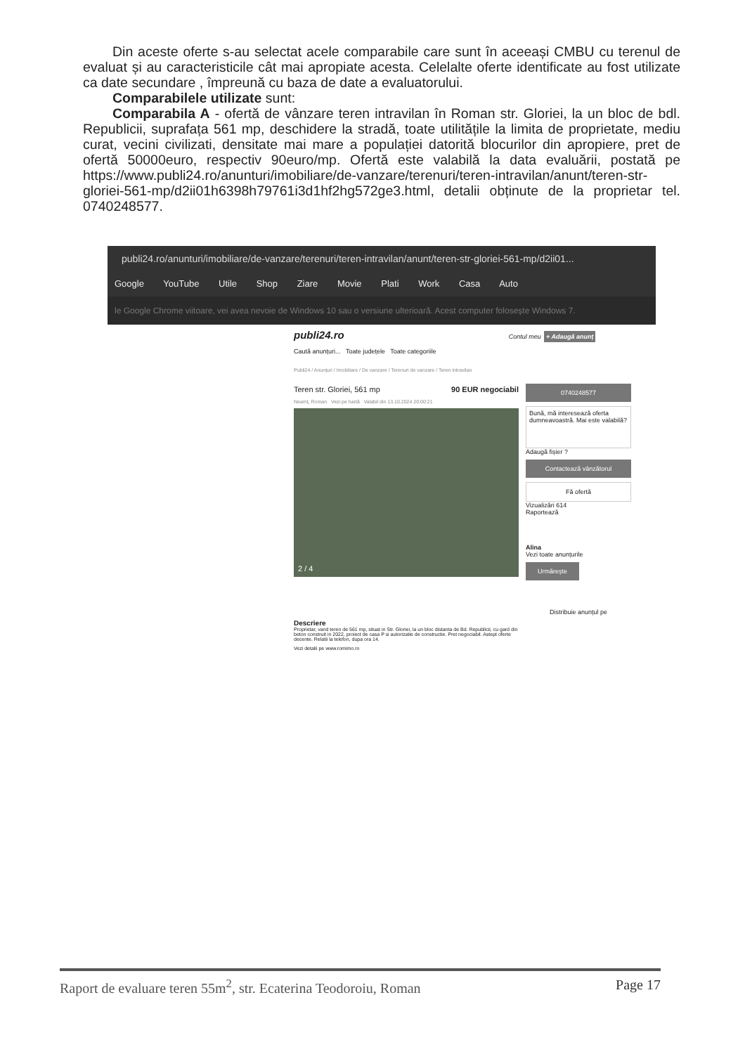Din aceste oferte s-au selectat acele comparabile care sunt în aceeași CMBU cu terenul de evaluat și au caracteristicile cât mai apropiate acesta. Celelalte oferte identificate au fost utilizate ca date secundare , împreună cu baza de date a evaluatorului.
Comparabilele utilizate sunt:
Comparabila A - ofertă de vânzare teren intravilan în Roman str. Gloriei, la un bloc de bdl. Republicii, suprafața 561 mp, deschidere la stradă, toate utilitățile la limita de proprietate, mediu curat, vecini civilizati, densitate mai mare a populației datorită blocurilor din apropiere, pret de ofertă 50000euro, respectiv 90euro/mp. Ofertă este valabilă la data evaluării, postată pe https://www.publi24.ro/anunturi/imobiliare/de-vanzare/terenuri/teren-intravilan/anunt/teren-str-gloriei-561-mp/d2ii01h6398h79761i3d1hf2hg572ge3.html, detalii obținute de la proprietar tel. 0740248577.
publi24.ro/anunturi/imobiliare/de-vanzare/terenuri/teren-intravilan/anunt/teren-str-gloriei-561-mp/d2ii01...
Google YouTube Utile Shop Ziare Movie Plati Work Casa Auto
le Google Chrome viitoare, vei avea nevoie de Windows 10 sau o versiune ulterioară. Acest computer folosește Windows 7.
publi24.ro Contul meu + Adaugă anunț
Caută anunțuri... Toate județele Toate categoriile
Publi24 / Anunțuri / Imobiliare / De vanzare / Terenuri de vanzare / Teren intravilan
Teren str. Gloriei, 561 mp 90 EUR negociabil
Neamț, Roman Vezi pe hartă Valabil din 13.10.2024 20:00:21
2 / 4
Descriere
Proprietar, vand teren de 561 mp, situat in Str. Gloriei, la un bloc distanta de Bd. Republicii, cu gard din beton construit in 2022, proiect de casa P si autorizatie de constructie. Pret negociabil. Astept oferte decente. Relatii la telefon, dupa ora 14.
Vezi detalii pe www.romimo.ro
0740248577
Bună, mă interesează oferta dumneavoastră. Mai este valabilă?
Adaugă fișier ?
Contactează vânzătorul
Fă ofertă
Vizualizări 614
Raportează
Alina
Vezi toate anunțurile
Urmărește
Distribuie anunțul pe
Raport de evaluare teren 55m<sup>2</sup>, str. Ecaterina Teodoroiu, Roman Page 17